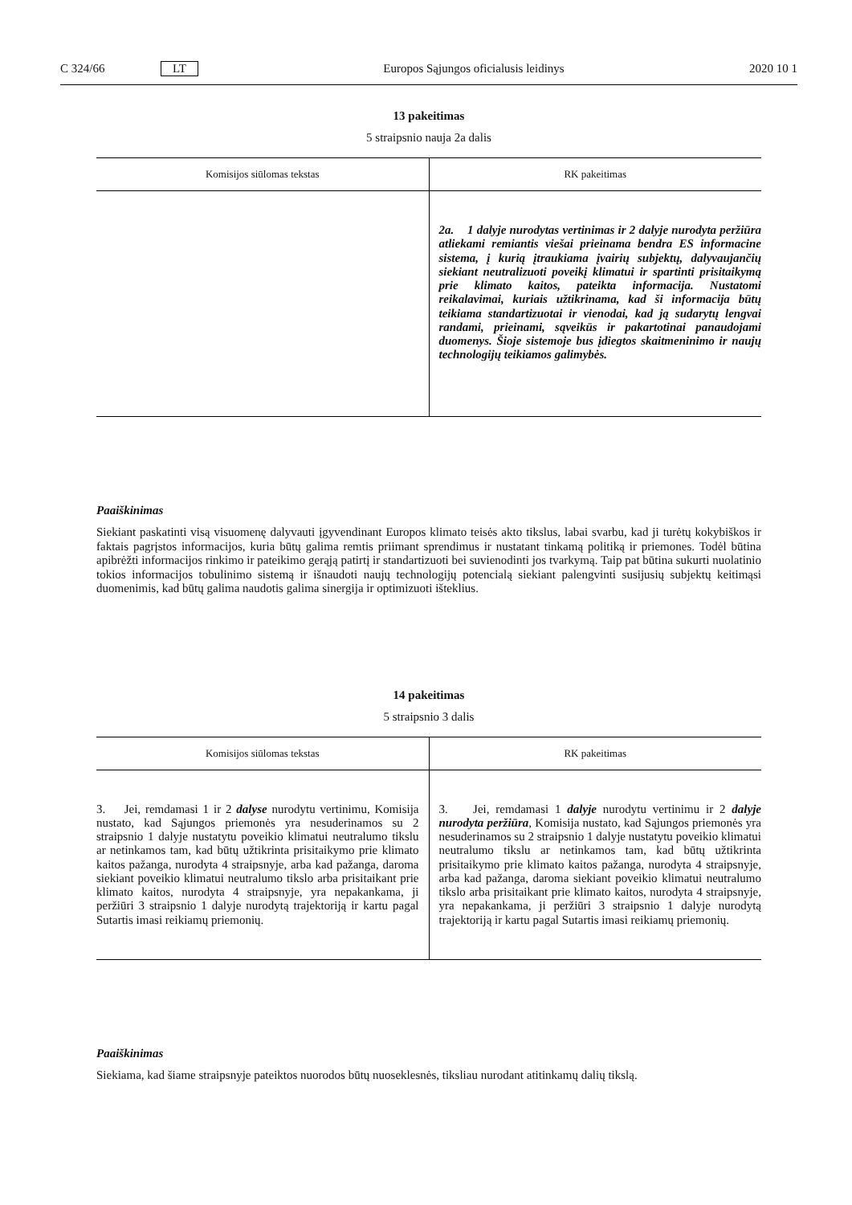C 324/66 LT Europos Sąjungos oficialusis leidinys 2020 10 1
13 pakeitimas
5 straipsnio nauja 2a dalis
| Komisijos siūlomas tekstas | RK pakeitimas |
| --- | --- |
| | 2a. 1 dalyje nurodytas vertinimas ir 2 dalyje nurodyta peržiūra atliekami remiantis viešai prieinama bendra ES informacine sistema, į kurią įtraukiama įvairių subjektų, dalyvaujančių siekiant neutralizuoti poveikį klimatui ir spartinti prisitaikymą prie klimato kaitos, pateikta informacija. Nustatomi reikalavimai, kuriais užtikrinama, kad ši informacija būtų teikiama standartizuotai ir vienodai, kad ją sudarytų lengvai randami, prieinami, sąveikūs ir pakartotinai panaudojami duomenys. Šioje sistemoje bus įdiegtos skaitmeninimo ir naujų technologijų teikiamos galimybės. |
Paaiškinimas
Siekiant paskatinti visą visuomenę dalyvauti įgyvendinant Europos klimato teisės akto tikslus, labai svarbu, kad ji turėtų kokybiškos ir faktais pagrįstos informacijos, kuria būtų galima remtis priimant sprendimus ir nustatant tinkamą politiką ir priemones. Todėl būtina apibrėžti informacijos rinkimo ir pateikimo gerąją patirtį ir standartizuoti bei suvienodinti jos tvarkymą. Taip pat būtina sukurti nuolatinio tokios informacijos tobulinimo sistemą ir išnaudoti naujų technologijų potencialą siekiant palengvinti susijusių subjektų keitimąsi duomenimis, kad būtų galima naudotis galima sinergija ir optimizuoti išteklius.
14 pakeitimas
5 straipsnio 3 dalis
| Komisijos siūlomas tekstas | RK pakeitimas |
| --- | --- |
| 3. Jei, remdamasi 1 ir 2 dalyse nurodytu vertinimu, Komisija nustato, kad Sąjungos priemonės yra nesuderinamos su 2 straipsnio 1 dalyje nustatytu poveikio klimatui neutralumo tikslu ar netinkamos tam, kad būtų užtikrinta prisitaikymo prie klimato kaitos pažanga, nurodyta 4 straipsnyje, arba kad pažanga, daroma siekiant poveikio klimatui neutralumo tikslo arba prisitaikant prie klimato kaitos, nurodyta 4 straipsnyje, yra nepakankama, ji peržiūri 3 straipsnio 1 dalyje nurodytą trajektoriją ir kartu pagal Sutartis imasi reikiamų priemonių. | 3. Jei, remdamasi 1 dalyje nurodytu vertinimu ir 2 dalyje nurodyta peržiūra , Komisija nustato, kad Sąjungos priemonės yra nesuderinamos su 2 straipsnio 1 dalyje nustatytu poveikio klimatui neutralumo tikslu ar netinkamos tam, kad būtų užtikrinta prisitaikymo prie klimato kaitos pažanga, nurodyta 4 straipsnyje, arba kad pažanga, daroma siekiant poveikio klimatui neutralumo tikslo arba prisitaikant prie klimato kaitos, nurodyta 4 straipsnyje, yra nepakankama, ji peržiūri 3 straipsnio 1 dalyje nurodytą trajektoriją ir kartu pagal Sutartis imasi reikiamų priemonių. |
Paaiškinimas
Siekiama, kad šiame straipsnyje pateiktos nuorodos būtų nuoseklesnės, tiksliau nurodant atitinkamų dalių tikslą.